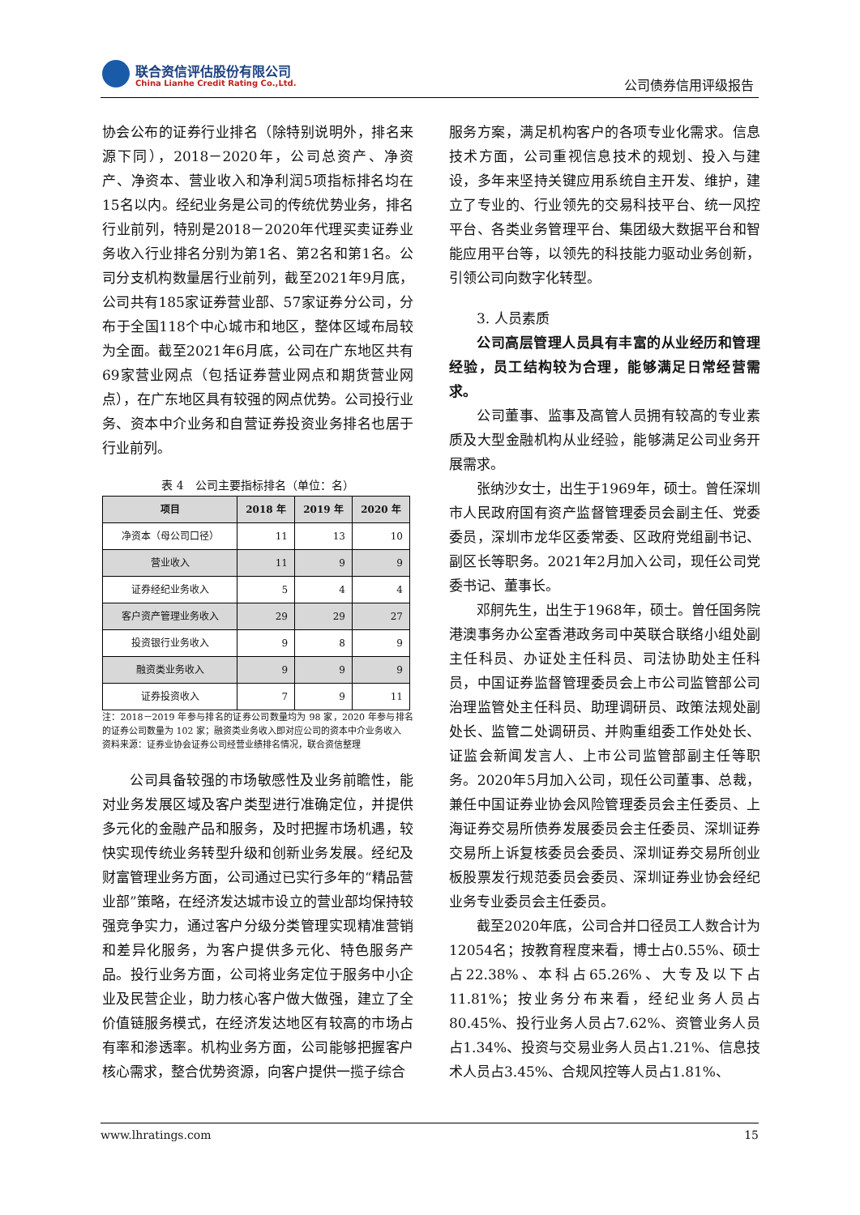联合资信评估股份有限公司
China Lianhe Credit Rating Co.,Ltd.
公司债券信用评级报告
协会公布的证券行业排名（除特别说明外，排名来源下同），2018－2020年，公司总资产、净资产、净资本、营业收入和净利润5项指标排名均在15名以内。经纪业务是公司的传统优势业务，排名行业前列，特别是2018－2020年代理买卖证券业务收入行业排名分别为第1名、第2名和第1名。公司分支机构数量居行业前列，截至2021年9月底，公司共有185家证券营业部、57家证券分公司，分布于全国118个中心城市和地区，整体区域布局较为全面。截至2021年6月底，公司在广东地区共有69家营业网点（包括证券营业网点和期货营业网点），在广东地区具有较强的网点优势。公司投行业务、资本中介业务和自营证券投资业务排名也居于行业前列。
表 4　公司主要指标排名（单位：名）
| 项目 | 2018 年 | 2019 年 | 2020 年 |
| --- | --- | --- | --- |
| 净资本（母公司口径） | 11 | 13 | 10 |
| 营业收入 | 11 | 9 | 9 |
| 证券经纪业务收入 | 5 | 4 | 4 |
| 客户资产管理业务收入 | 29 | 29 | 27 |
| 投资银行业务收入 | 9 | 8 | 9 |
| 融资类业务收入 | 9 | 9 | 9 |
| 证券投资收入 | 7 | 9 | 11 |
注：2018－2019 年参与排名的证券公司数量均为 98 家，2020 年参与排名的证券公司数量为 102 家；融资类业务收入即对应公司的资本中介业务收入
资料来源：证券业协会证券公司经营业绩排名情况，联合资信整理
公司具备较强的市场敏感性及业务前瞻性，能对业务发展区域及客户类型进行准确定位，并提供多元化的金融产品和服务，及时把握市场机遇，较快实现传统业务转型升级和创新业务发展。经纪及财富管理业务方面，公司通过已实行多年的“精品营业部”策略，在经济发达城市设立的营业部均保持较强竞争实力，通过客户分级分类管理实现精准营销和差异化服务，为客户提供多元化、特色服务产品。投行业务方面，公司将业务定位于服务中小企业及民营企业，助力核心客户做大做强，建立了全价值链服务模式，在经济发达地区有较高的市场占有率和渗透率。机构业务方面，公司能够把握客户核心需求，整合优势资源，向客户提供一揽子综合
服务方案，满足机构客户的各项专业化需求。信息技术方面，公司重视信息技术的规划、投入与建设，多年来坚持关键应用系统自主开发、维护，建立了专业的、行业领先的交易科技平台、统一风控平台、各类业务管理平台、集团级大数据平台和智能应用平台等，以领先的科技能力驱动业务创新，引领公司向数字化转型。
3. 人员素质
公司高层管理人员具有丰富的从业经历和管理经验，员工结构较为合理，能够满足日常经营需求。
公司董事、监事及高管人员拥有较高的专业素质及大型金融机构从业经验，能够满足公司业务开展需求。
张纳沙女士，出生于1969年，硕士。曾任深圳市人民政府国有资产监督管理委员会副主任、党委委员，深圳市龙华区委常委、区政府党组副书记、副区长等职务。2021年2月加入公司，现任公司党委书记、董事长。
邓舸先生，出生于1968年，硕士。曾任国务院港澳事务办公室香港政务司中英联合联络小组处副主任科员、办证处主任科员、司法协助处主任科员，中国证券监督管理委员会上市公司监管部公司治理监管处主任科员、助理调研员、政策法规处副处长、监管二处调研员、并购重组委工作处处长、证监会新闻发言人、上市公司监管部副主任等职务。2020年5月加入公司，现任公司董事、总裁，兼任中国证券业协会风险管理委员会主任委员、上海证券交易所债券发展委员会主任委员、深圳证券交易所上诉复核委员会委员、深圳证券交易所创业板股票发行规范委员会委员、深圳证券业协会经纪业务专业委员会主任委员。
截至2020年底，公司合并口径员工人数合计为12054名；按教育程度来看，博士占0.55%、硕士占22.38%、本科占65.26%、大专及以下占11.81%；按业务分布来看，经纪业务人员占80.45%、投行业务人员占7.62%、资管业务人员占1.34%、投资与交易业务人员占1.21%、信息技术人员占3.45%、合规风控等人员占1.81%、
www.lhratings.com 15